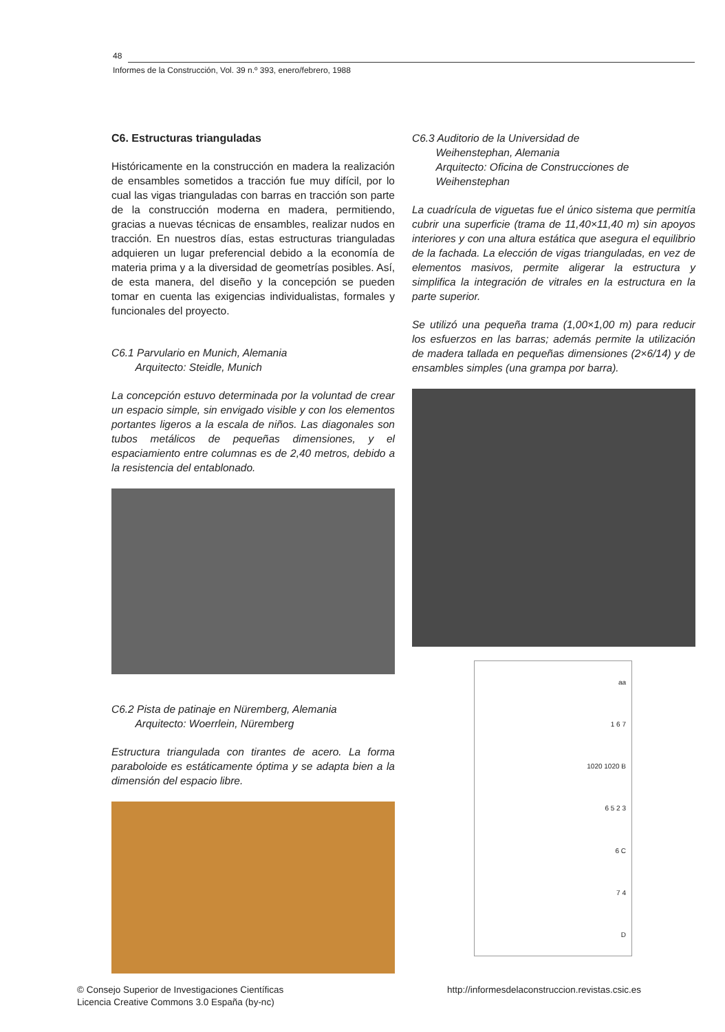48
Informes de la Construcción, Vol. 39 n.º 393, enero/febrero, 1988
C6. Estructuras trianguladas
Históricamente en la construcción en madera la realización de ensambles sometidos a tracción fue muy difícil, por lo cual las vigas trianguladas con barras en tracción son parte de la construcción moderna en madera, permitiendo, gracias a nuevas técnicas de ensambles, realizar nudos en tracción. En nuestros días, estas estructuras trianguladas adquieren un lugar preferencial debido a la economía de materia prima y a la diversidad de geometrías posibles. Así, de esta manera, del diseño y la concepción se pueden tomar en cuenta las exigencias individualistas, formales y funcionales del proyecto.
C6.1 Parvulario en Munich, Alemania
Arquitecto: Steidle, Munich
La concepción estuvo determinada por la voluntad de crear un espacio simple, sin envigado visible y con los elementos portantes ligeros a la escala de niños. Las diagonales son tubos metálicos de pequeñas dimensiones, y el espaciamiento entre columnas es de 2,40 metros, debido a la resistencia del entablonado.
C6.2 Pista de patinaje en Nüremberg, Alemania
Arquitecto: Woerrlein, Nüremberg
Estructura triangulada con tirantes de acero. La forma paraboloide es estáticamente óptima y se adapta bien a la dimensión del espacio libre.
C6.3 Auditorio de la Universidad de
Weihenstephan, Alemania
Arquitecto: Oficina de Construcciones de
Weihenstephan
La cuadrícula de viguetas fue el único sistema que permitía cubrir una superficie (trama de 11,40×11,40 m) sin apoyos interiores y con una altura estática que asegura el equilibrio de la fachada. La elección de vigas trianguladas, en vez de elementos masivos, permite aligerar la estructura y simplifica la integración de vitrales en la estructura en la parte superior.
Se utilizó una pequeña trama (1,00×1,00 m) para reducir los esfuerzos en las barras; además permite la utilización de madera tallada en pequeñas dimensiones (2×6/14) y de ensambles simples (una grampa por barra).
aa
1 6 7
1020 1020 B
6 5 2 3
6 C
7 4
D
© Consejo Superior de Investigaciones Científicas
Licencia Creative Commons 3.0 España (by-nc)
http://informesdelaconstruccion.revistas.csic.es